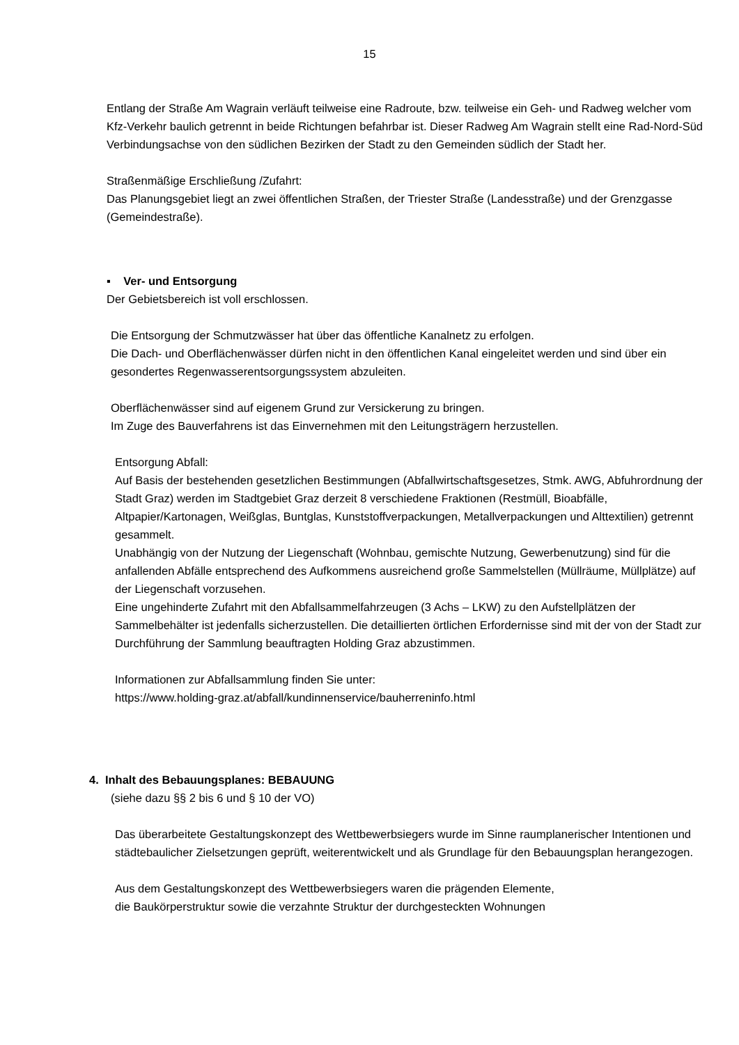15
Entlang der Straße Am Wagrain verläuft teilweise eine Radroute, bzw. teilweise ein Geh- und Radweg welcher vom Kfz-Verkehr baulich getrennt in beide Richtungen befahrbar ist. Dieser Radweg Am Wagrain stellt eine Rad-Nord-Süd Verbindungsachse von den südlichen Bezirken der Stadt zu den Gemeinden südlich der Stadt her.
Straßenmäßige Erschließung /Zufahrt:
Das Planungsgebiet liegt an zwei öffentlichen Straßen, der Triester Straße (Landesstraße) und der Grenzgasse (Gemeindestraße).
▪ Ver- und Entsorgung
Der Gebietsbereich ist voll erschlossen.
Die Entsorgung der Schmutzwässer hat über das öffentliche Kanalnetz zu erfolgen.
Die Dach- und Oberflächenwässer dürfen nicht in den öffentlichen Kanal eingeleitet werden und sind über ein gesondertes Regenwasserentsorgungssystem abzuleiten.
Oberflächenwässer sind auf eigenem Grund zur Versickerung zu bringen.
Im Zuge des Bauverfahrens ist das Einvernehmen mit den Leitungsträgern herzustellen.
Entsorgung Abfall:
Auf Basis der bestehenden gesetzlichen Bestimmungen (Abfallwirtschaftsgesetzes, Stmk. AWG, Abfuhrordnung der Stadt Graz) werden im Stadtgebiet Graz derzeit 8 verschiedene Fraktionen (Restmüll, Bioabfälle, Altpapier/Kartonagen, Weißglas, Buntglas, Kunststoffverpackungen, Metallverpackungen und Alttextilien) getrennt gesammelt.
Unabhängig von der Nutzung der Liegenschaft (Wohnbau, gemischte Nutzung, Gewerbenutzung) sind für die anfallenden Abfälle entsprechend des Aufkommens ausreichend große Sammelstellen (Müllräume, Müllplätze) auf der Liegenschaft vorzusehen.
Eine ungehinderte Zufahrt mit den Abfallsammelfahrzeugen (3 Achs – LKW) zu den Aufstellplätzen der Sammelbehälter ist jedenfalls sicherzustellen. Die detaillierten örtlichen Erfordernisse sind mit der von der Stadt zur Durchführung der Sammlung beauftragten Holding Graz abzustimmen.
Informationen zur Abfallsammlung finden Sie unter:
https://www.holding-graz.at/abfall/kundinnenservice/bauherreninfo.html
4. Inhalt des Bebauungsplanes: BEBAUUNG
(siehe dazu §§ 2 bis 6 und § 10 der VO)
Das überarbeitete Gestaltungskonzept des Wettbewerbsiegers wurde im Sinne raumplanerischer Intentionen und städtebaulicher Zielsetzungen geprüft, weiterentwickelt und als Grundlage für den Bebauungsplan herangezogen.
Aus dem Gestaltungskonzept des Wettbewerbsiegers waren die prägenden Elemente,
die Baukörperstruktur sowie die verzahnte Struktur der durchgesteckten Wohnungen